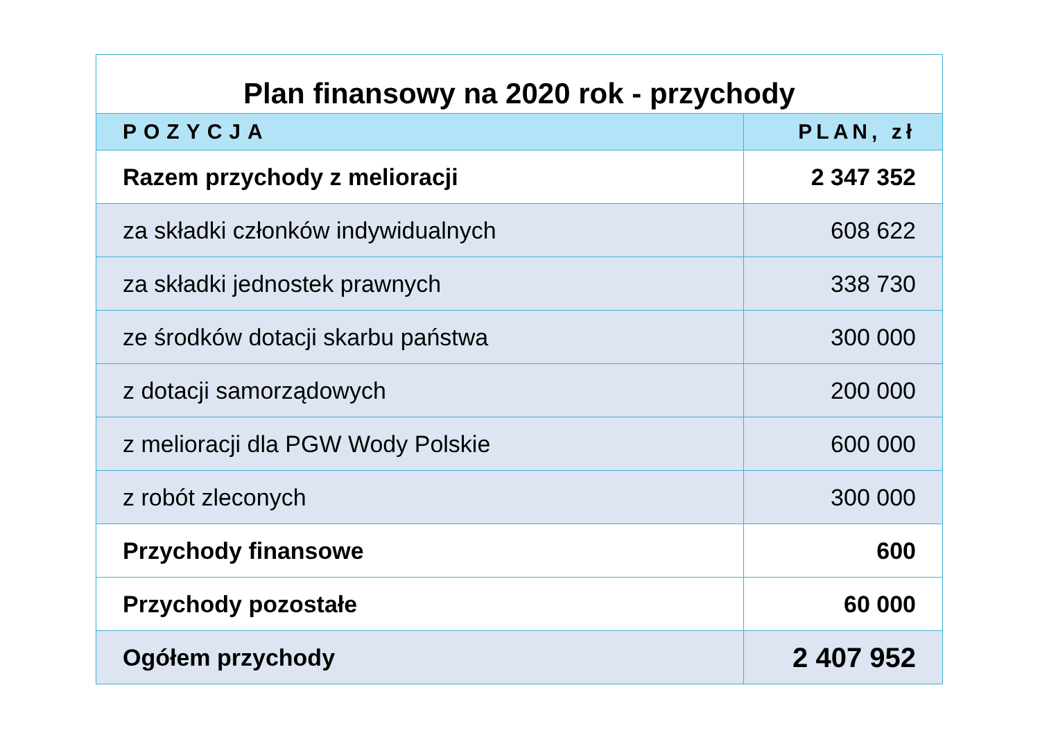| Plan finansowy na 2020 rok - przychody | |
| POZYCJA | PLAN, zł |
| Razem przychody z melioracji | 2 347 352 |
| za składki członków indywidualnych | 608 622 |
| za składki jednostek prawnych | 338 730 |
| ze środków dotacji skarbu państwa | 300 000 |
| z dotacji samorządowych | 200 000 |
| z melioracji dla PGW Wody Polskie | 600 000 |
| z robót zleconych | 300 000 |
| Przychody finansowe | 600 |
| Przychody pozostałe | 60 000 |
| Ogółem przychody | 2 407 952 |